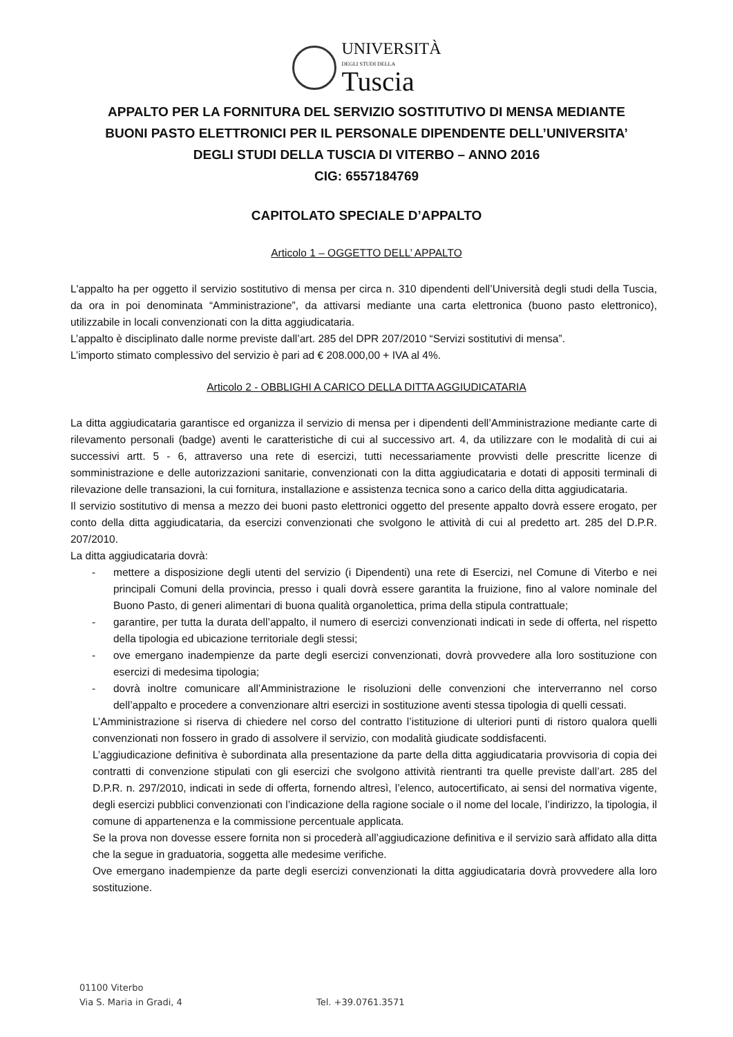UNIVERSITÀ
DEGLI STUDI DELLA
Tuscia
APPALTO PER LA FORNITURA DEL SERVIZIO SOSTITUTIVO DI MENSA MEDIANTE
BUONI PASTO ELETTRONICI PER IL PERSONALE DIPENDENTE DELL’UNIVERSITA’
DEGLI STUDI DELLA TUSCIA DI VITERBO – ANNO 2016
CIG: 6557184769
CAPITOLATO SPECIALE D’APPALTO
Articolo 1 – OGGETTO DELL’ APPALTO
L'appalto ha per oggetto il servizio sostitutivo di mensa per circa n. 310 dipendenti dell’Università degli studi della Tuscia, da ora in poi denominata “Amministrazione”, da attivarsi mediante una carta elettronica (buono pasto elettronico), utilizzabile in locali convenzionati con la ditta aggiudicataria.
L’appalto è disciplinato dalle norme previste dall’art. 285 del DPR 207/2010 “Servizi sostitutivi di mensa”.
L’importo stimato complessivo del servizio è pari ad € 208.000,00 + IVA al 4%.
Articolo 2 - OBBLIGHI A CARICO DELLA DITTA AGGIUDICATARIA
La ditta aggiudicataria garantisce ed organizza il servizio di mensa per i dipendenti dell’Amministrazione mediante carte di rilevamento personali (badge) aventi le caratteristiche di cui al successivo art. 4, da utilizzare con le modalità di cui ai successivi artt. 5 - 6, attraverso una rete di esercizi, tutti necessariamente provvisti delle prescritte licenze di somministrazione e delle autorizzazioni sanitarie, convenzionati con la ditta aggiudicataria e dotati di appositi terminali di rilevazione delle transazioni, la cui fornitura, installazione e assistenza tecnica sono a carico della ditta aggiudicataria.
Il servizio sostitutivo di mensa a mezzo dei buoni pasto elettronici oggetto del presente appalto dovrà essere erogato, per conto della ditta aggiudicataria, da esercizi convenzionati che svolgono le attività di cui al predetto art. 285 del D.P.R. 207/2010.
La ditta aggiudicataria dovrà:
- mettere a disposizione degli utenti del servizio (i Dipendenti) una rete di Esercizi, nel Comune di Viterbo e nei principali Comuni della provincia, presso i quali dovrà essere garantita la fruizione, fino al valore nominale del Buono Pasto, di generi alimentari di buona qualità organolettica, prima della stipula contrattuale;
- garantire, per tutta la durata dell’appalto, il numero di esercizi convenzionati indicati in sede di offerta, nel rispetto della tipologia ed ubicazione territoriale degli stessi;
- ove emergano inadempienze da parte degli esercizi convenzionati, dovrà provvedere alla loro sostituzione con esercizi di medesima tipologia;
- dovrà inoltre comunicare all’Amministrazione le risoluzioni delle convenzioni che interverranno nel corso dell’appalto e procedere a convenzionare altri esercizi in sostituzione aventi stessa tipologia di quelli cessati.
L’Amministrazione si riserva di chiedere nel corso del contratto l’istituzione di ulteriori punti di ristoro qualora quelli convenzionati non fossero in grado di assolvere il servizio, con modalità giudicate soddisfacenti.
L’aggiudicazione definitiva è subordinata alla presentazione da parte della ditta aggiudicataria provvisoria di copia dei contratti di convenzione stipulati con gli esercizi che svolgono attività rientranti tra quelle previste dall’art. 285 del D.P.R. n. 297/2010, indicati in sede di offerta, fornendo altresì, l’elenco, autocertificato, ai sensi del normativa vigente, degli esercizi pubblici convenzionati con l’indicazione della ragione sociale o il nome del locale, l’indirizzo, la tipologia, il comune di appartenenza e la commissione percentuale applicata.
Se la prova non dovesse essere fornita non si procederà all’aggiudicazione definitiva e il servizio sarà affidato alla ditta che la segue in graduatoria, soggetta alle medesime verifiche.
Ove emergano inadempienze da parte degli esercizi convenzionati la ditta aggiudicataria dovrà provvedere alla loro sostituzione.
01100 Viterbo
Via S. Maria in Gradi, 4 Tel. +39.0761.3571